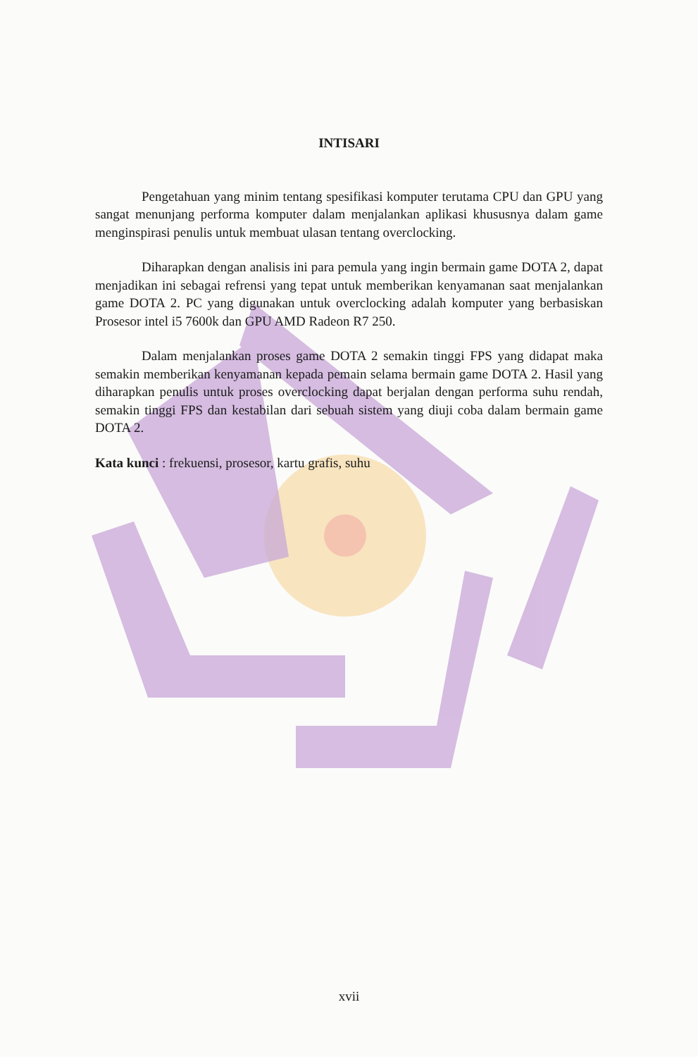INTISARI
Pengetahuan yang minim tentang spesifikasi komputer terutama CPU dan GPU yang sangat menunjang performa komputer dalam menjalankan aplikasi khususnya dalam game menginspirasi penulis untuk membuat ulasan tentang overclocking.
Diharapkan dengan analisis ini para pemula yang ingin bermain game DOTA 2, dapat menjadikan ini sebagai refrensi yang tepat untuk memberikan kenyamanan saat menjalankan game DOTA 2. PC yang digunakan untuk overclocking adalah komputer yang berbasiskan Prosesor intel i5 7600k dan GPU AMD Radeon R7 250.
Dalam menjalankan proses game DOTA 2 semakin tinggi FPS yang didapat maka semakin memberikan kenyamanan kepada pemain selama bermain game DOTA 2. Hasil yang diharapkan penulis untuk proses overclocking dapat berjalan dengan performa suhu rendah, semakin tinggi FPS dan kestabilan dari sebuah sistem yang diuji coba dalam bermain game DOTA 2.
Kata kunci : frekuensi, prosesor, kartu grafis, suhu
xvii